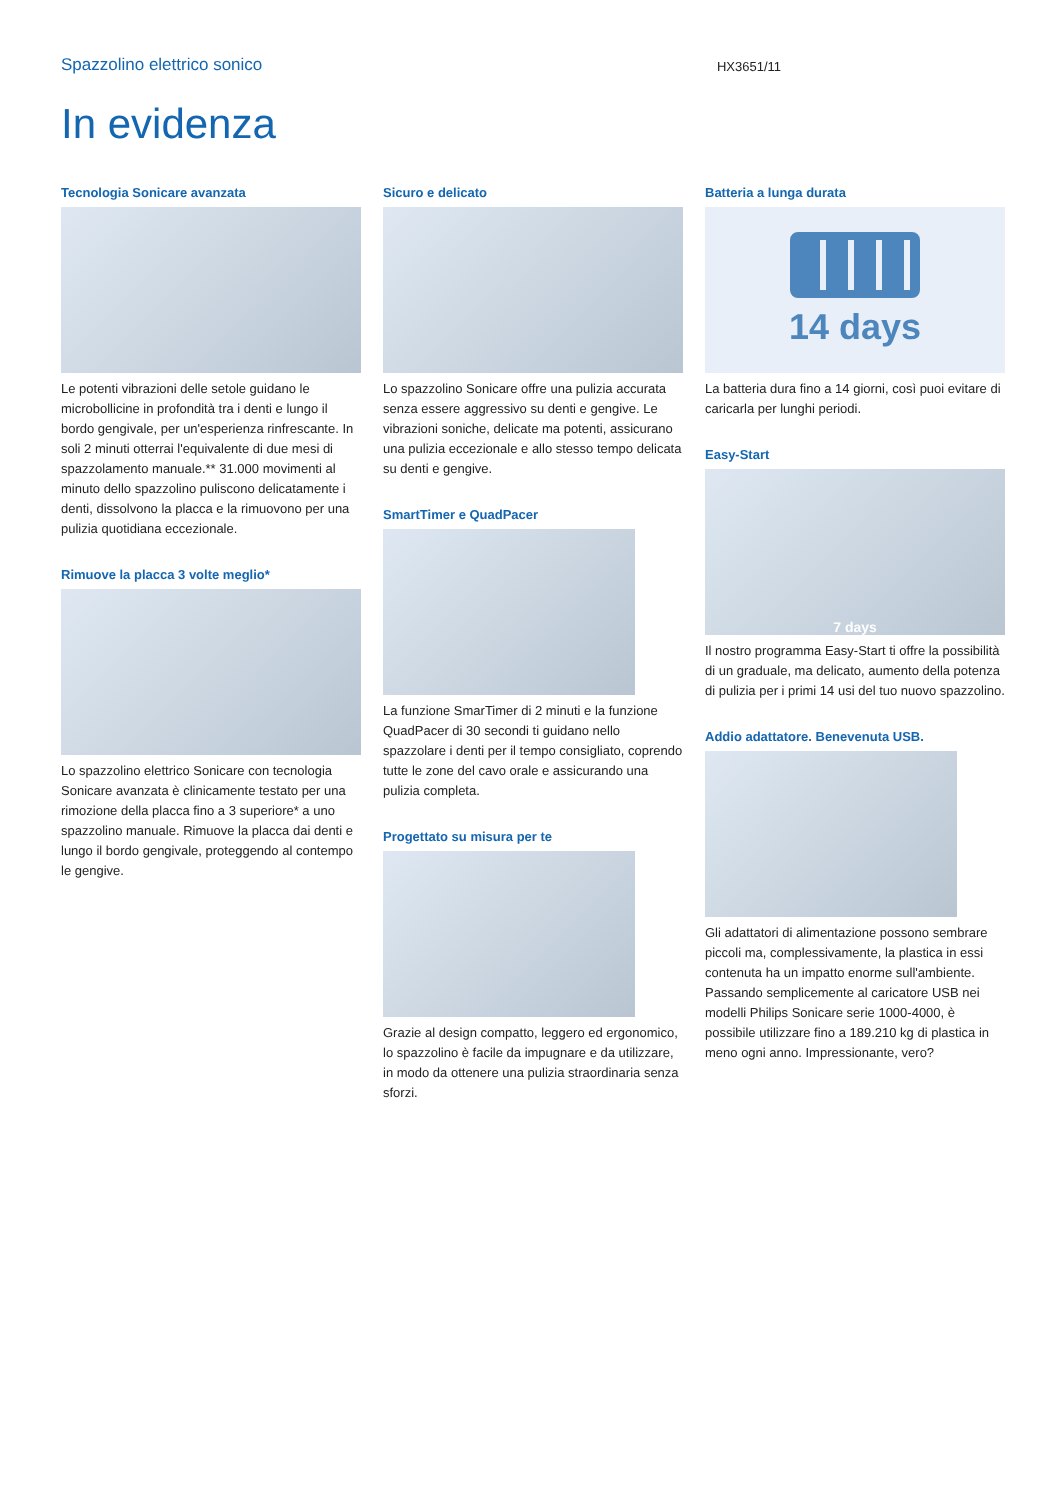Spazzolino elettrico sonico HX3651/11
In evidenza
Tecnologia Sonicare avanzata
Le potenti vibrazioni delle setole guidano le microbollicine in profondità tra i denti e lungo il bordo gengivale, per un'esperienza rinfrescante. In soli 2 minuti otterrai l'equivalente di due mesi di spazzolamento manuale.** 31.000 movimenti al minuto dello spazzolino puliscono delicatamente i denti, dissolvono la placca e la rimuovono per una pulizia quotidiana eccezionale.
Rimuove la placca 3 volte meglio*
Lo spazzolino elettrico Sonicare con tecnologia Sonicare avanzata è clinicamente testato per una rimozione della placca fino a 3 superiore* a uno spazzolino manuale. Rimuove la placca dai denti e lungo il bordo gengivale, proteggendo al contempo le gengive.
Sicuro e delicato
Lo spazzolino Sonicare offre una pulizia accurata senza essere aggressivo su denti e gengive. Le vibrazioni soniche, delicate ma potenti, assicurano una pulizia eccezionale e allo stesso tempo delicata su denti e gengive.
SmartTimer e QuadPacer
La funzione SmarTimer di 2 minuti e la funzione QuadPacer di 30 secondi ti guidano nello spazzolare i denti per il tempo consigliato, coprendo tutte le zone del cavo orale e assicurando una pulizia completa.
Progettato su misura per te
Grazie al design compatto, leggero ed ergonomico, lo spazzolino è facile da impugnare e da utilizzare, in modo da ottenere una pulizia straordinaria senza sforzi.
Batteria a lunga durata
14 days
La batteria dura fino a 14 giorni, così puoi evitare di caricarla per lunghi periodi.
Easy-Start
7 days
Il nostro programma Easy-Start ti offre la possibilità di un graduale, ma delicato, aumento della potenza di pulizia per i primi 14 usi del tuo nuovo spazzolino.
Addio adattatore. Benevenuta USB.
Gli adattatori di alimentazione possono sembrare piccoli ma, complessivamente, la plastica in essi contenuta ha un impatto enorme sull'ambiente. Passando semplicemente al caricatore USB nei modelli Philips Sonicare serie 1000-4000, è possibile utilizzare fino a 189.210 kg di plastica in meno ogni anno. Impressionante, vero?